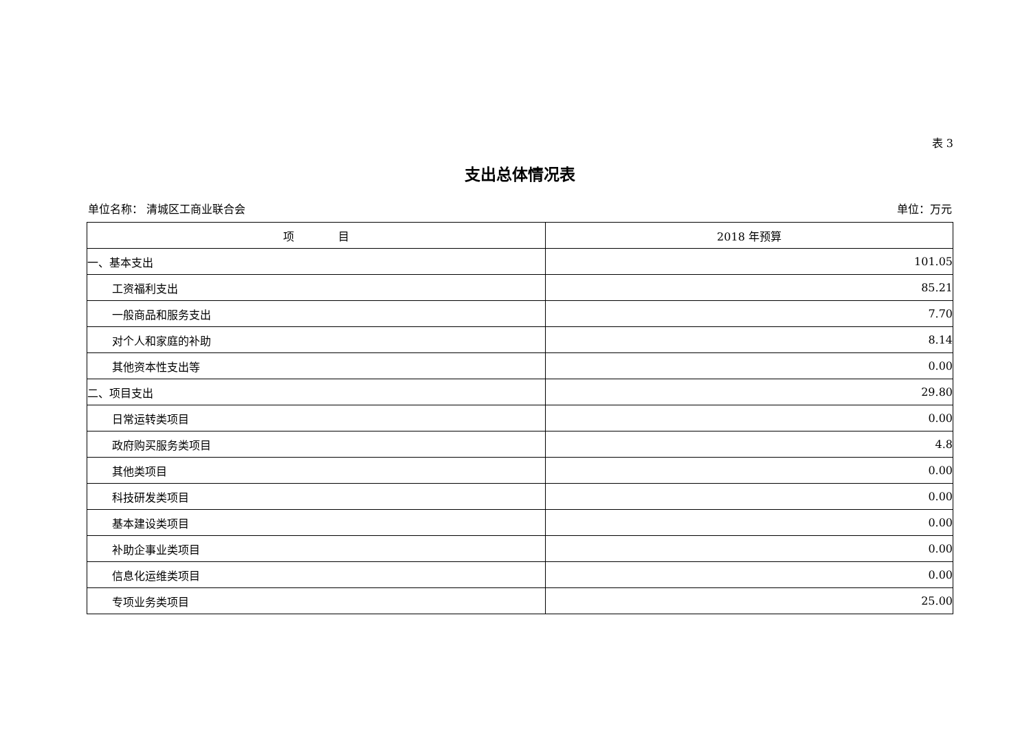表 3
支出总体情况表
单位名称： 清城区工商业联合会 单位：万元
| 项 目 | 2018 年预算 |
| --- | --- |
| 一、基本支出 | 101.05 |
| 工资福利支出 | 85.21 |
| 一般商品和服务支出 | 7.70 |
| 对个人和家庭的补助 | 8.14 |
| 其他资本性支出等 | 0.00 |
| 二、项目支出 | 29.80 |
| 日常运转类项目 | 0.00 |
| 政府购买服务类项目 | 4.8 |
| 其他类项目 | 0.00 |
| 科技研发类项目 | 0.00 |
| 基本建设类项目 | 0.00 |
| 补助企事业类项目 | 0.00 |
| 信息化运维类项目 | 0.00 |
| 专项业务类项目 | 25.00 |